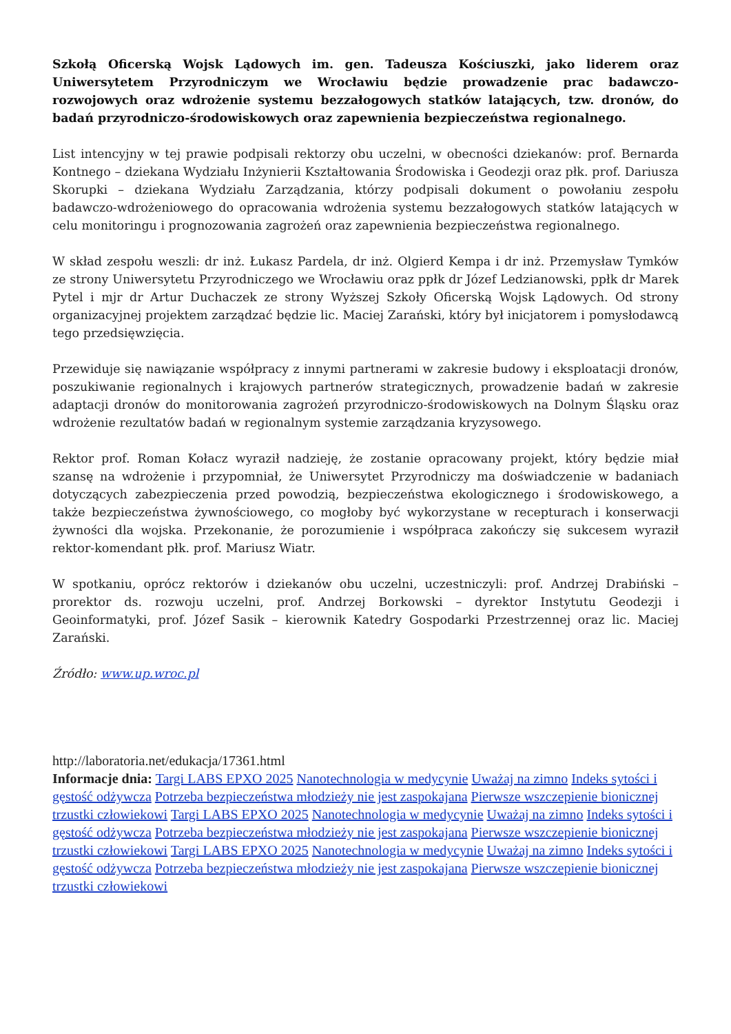Szkołą Oficerską Wojsk Lądowych im. gen. Tadeusza Kościuszki, jako liderem oraz Uniwersytetem Przyrodniczym we Wrocławiu będzie prowadzenie prac badawczo-rozwojowych oraz wdrożenie systemu bezzałogowych statków latających, tzw. dronów, do badań przyrodniczo-środowiskowych oraz zapewnienia bezpieczeństwa regionalnego.
List intencyjny w tej prawie podpisali rektorzy obu uczelni, w obecności dziekanów: prof. Bernarda Kontnego – dziekana Wydziału Inżynierii Kształtowania Środowiska i Geodezji oraz płk. prof. Dariusza Skorupki – dziekana Wydziału Zarządzania, którzy podpisali dokument o powołaniu zespołu badawczo-wdrożeniowego do opracowania wdrożenia systemu bezzałogowych statków latających w celu monitoringu i prognozowania zagrożeń oraz zapewnienia bezpieczeństwa regionalnego.
W skład zespołu weszli: dr inż. Łukasz Pardela, dr inż. Olgierd Kempa i dr inż. Przemysław Tymków ze strony Uniwersytetu Przyrodniczego we Wrocławiu oraz ppłk dr Józef Ledzianowski, ppłk dr Marek Pytel i mjr dr Artur Duchaczek ze strony Wyższej Szkoły Oficerską Wojsk Lądowych. Od strony organizacyjnej projektem zarządzać będzie lic. Maciej Zarański, który był inicjatorem i pomysłodawcą tego przedsięwzięcia.
Przewiduje się nawiązanie współpracy z innymi partnerami w zakresie budowy i eksploatacji dronów, poszukiwanie regionalnych i krajowych partnerów strategicznych, prowadzenie badań w zakresie adaptacji dronów do monitorowania zagrożeń przyrodniczo-środowiskowych na Dolnym Śląsku oraz wdrożenie rezultatów badań w regionalnym systemie zarządzania kryzysowego.
Rektor prof. Roman Kołacz wyraził nadzieję, że zostanie opracowany projekt, który będzie miał szansę na wdrożenie i przypomniał, że Uniwersytet Przyrodniczy ma doświadczenie w badaniach dotyczących zabezpieczenia przed powodzią, bezpieczeństwa ekologicznego i środowiskowego, a także bezpieczeństwa żywnościowego, co mogłoby być wykorzystane w recepturach i konserwacji żywności dla wojska. Przekonanie, że porozumienie i współpraca zakończy się sukcesem wyraził rektor-komendant płk. prof. Mariusz Wiatr.
W spotkaniu, oprócz rektorów i dziekanów obu uczelni, uczestniczyli: prof. Andrzej Drabiński – prorektor ds. rozwoju uczelni, prof. Andrzej Borkowski – dyrektor Instytutu Geodezji i Geoinformatyki, prof. Józef Sasik – kierownik Katedry Gospodarki Przestrzennej oraz lic. Maciej Zarański.
Źródło: www.up.wroc.pl
http://laboratoria.net/edukacja/17361.html
Informacje dnia: Targi LABS EPXO 2025 Nanotechnologia w medycynie Uważaj na zimno Indeks sytości i gęstość odżywcza Potrzeba bezpieczeństwa młodzieży nie jest zaspokajana Pierwsze wszczepienie bionicznej trzustki człowiekowi Targi LABS EPXO 2025 Nanotechnologia w medycynie Uważaj na zimno Indeks sytości i gęstość odżywcza Potrzeba bezpieczeństwa młodzieży nie jest zaspokajana Pierwsze wszczepienie bionicznej trzustki człowiekowi Targi LABS EPXO 2025 Nanotechnologia w medycynie Uważaj na zimno Indeks sytości i gęstość odżywcza Potrzeba bezpieczeństwa młodzieży nie jest zaspokajana Pierwsze wszczepienie bionicznej trzustki człowiekowi